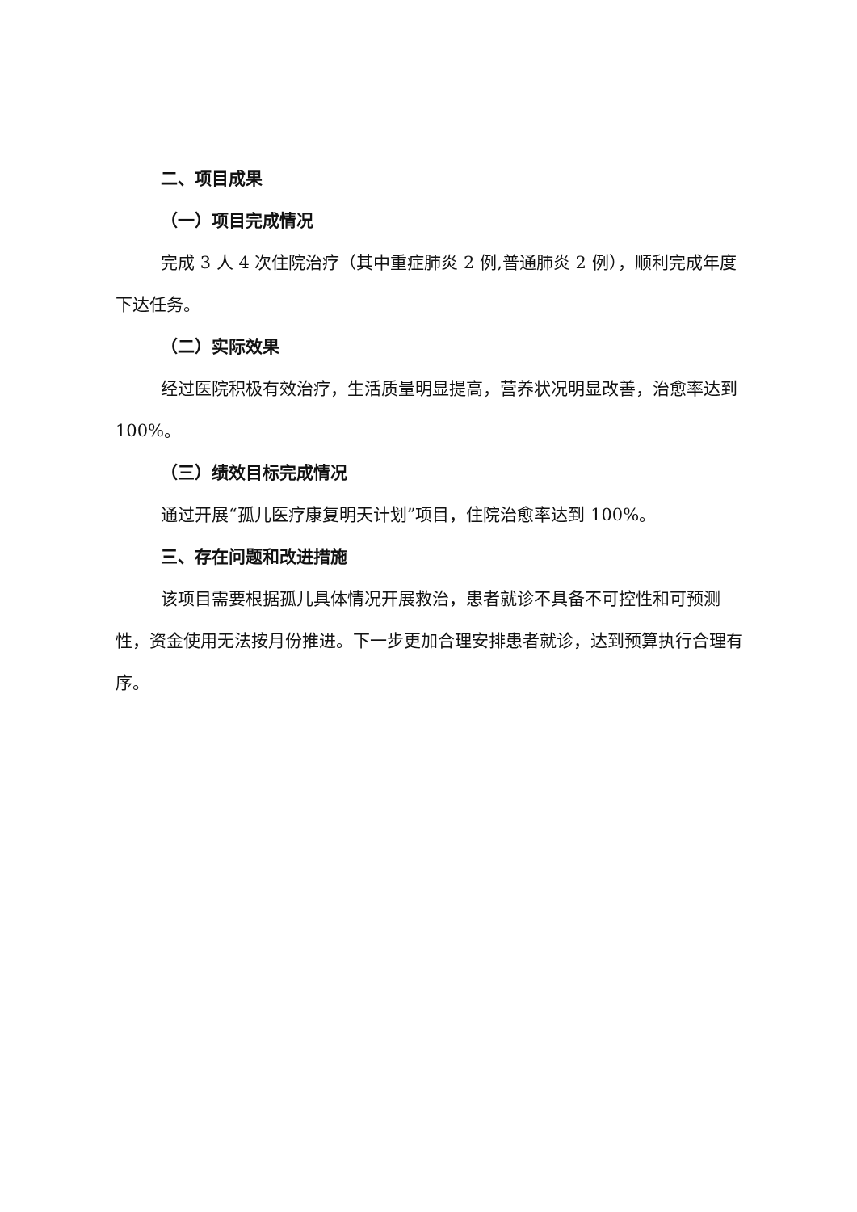二、项目成果
（一）项目完成情况
完成 3 人 4 次住院治疗（其中重症肺炎 2 例,普通肺炎 2 例），顺利完成年度下达任务。
（二）实际效果
经过医院积极有效治疗，生活质量明显提高，营养状况明显改善，治愈率达到 100%。
（三）绩效目标完成情况
通过开展“孤儿医疗康复明天计划”项目，住院治愈率达到 100%。
三、存在问题和改进措施
该项目需要根据孤儿具体情况开展救治，患者就诊不具备不可控性和可预测性，资金使用无法按月份推进。下一步更加合理安排患者就诊，达到预算执行合理有序。